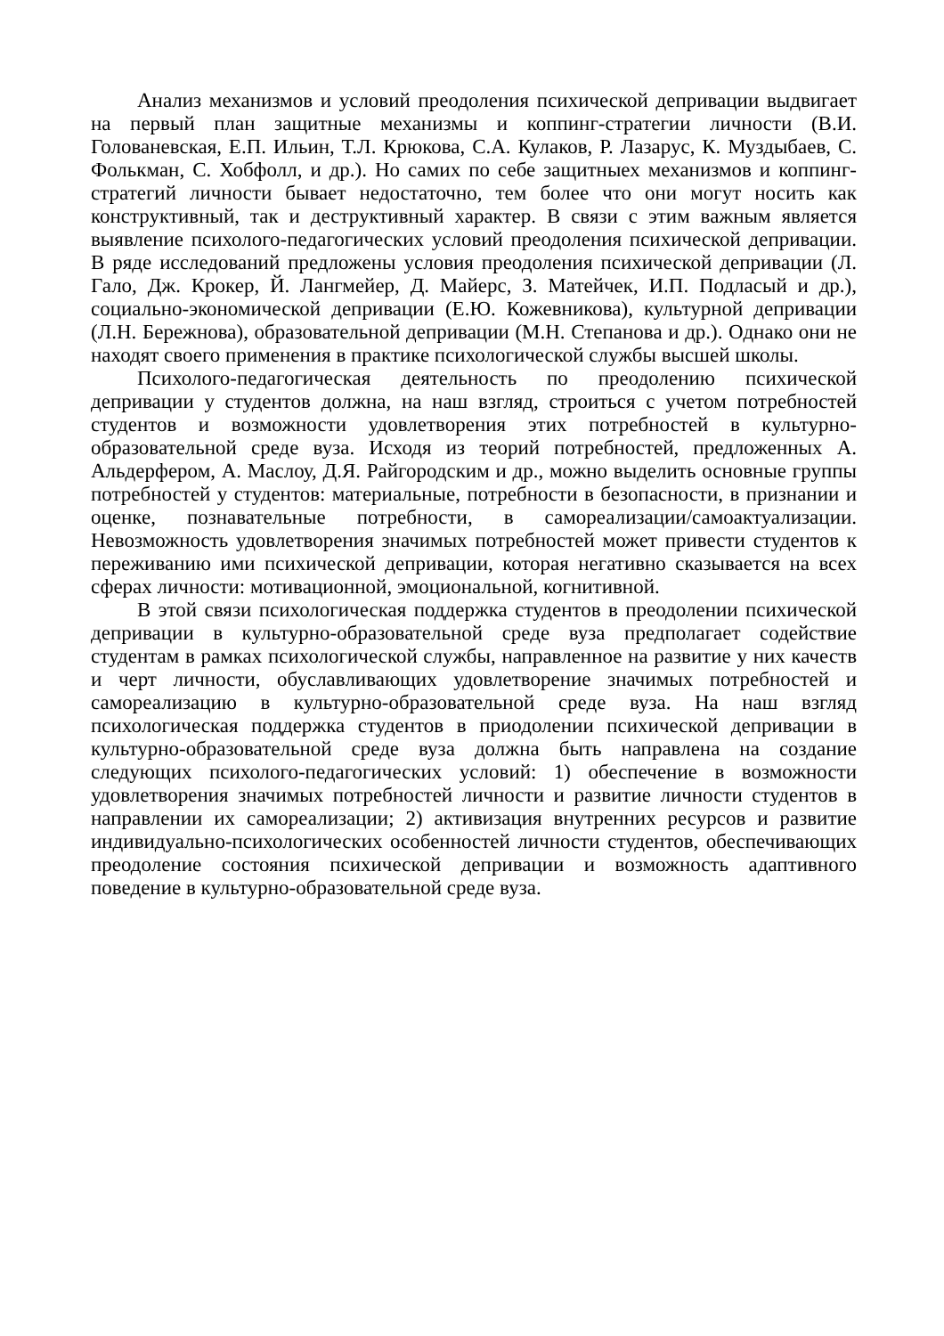Анализ механизмов и условий преодоления психической депривации выдвигает на первый план защитные механизмы и коппинг-стратегии личности (В.И. Голованевская, Е.П. Ильин, Т.Л. Крюкова, С.А. Кулаков, Р. Лазарус, К. Муздыбаев, С. Фолькман, С. Хобфолл, и др.). Но самих по себе защитныех механизмов и коппинг-стратегий личности бывает недостаточно, тем более что они могут носить как конструктивный, так и деструктивный характер. В связи с этим важным является выявление психолого-педагогических условий преодоления психической депривации. В ряде исследований предложены условия преодоления психической депривации (Л. Гало, Дж. Крокер, Й. Лангмейер, Д. Майерс, З. Матейчек, И.П. Подласый и др.), социально-экономической депривации (Е.Ю. Кожевникова), культурной депривации (Л.Н. Бережнова), образовательной депривации (М.Н. Степанова и др.). Однако они не находят своего применения в практике психологической службы высшей школы.
Психолого-педагогическая деятельность по преодолению психической депривации у студентов должна, на наш взгляд, строиться с учетом потребностей студентов и возможности удовлетворения этих потребностей в культурно-образовательной среде вуза. Исходя из теорий потребностей, предложенных А. Альдерфером, А. Маслоу, Д.Я. Райгородским и др., можно выделить основные группы потребностей у студентов: материальные, потребности в безопасности, в признании и оценке, познавательные потребности, в самореализации/самоактуализации. Невозможность удовлетворения значимых потребностей может привести студентов к переживанию ими психической депривации, которая негативно сказывается на всех сферах личности: мотивационной, эмоциональной, когнитивной.
В этой связи психологическая поддержка студентов в преодолении психической депривации в культурно-образовательной среде вуза предполагает содействие студентам в рамках психологической службы, направленное на развитие у них качеств и черт личности, обуславливающих удовлетворение значимых потребностей и самореализацию в культурно-образовательной среде вуза. На наш взгляд психологическая поддержка студентов в приодолении психической депривации в культурно-образовательной среде вуза должна быть направлена на создание следующих психолого-педагогических условий: 1) обеспечение в возможности удовлетворения значимых потребностей личности и развитие личности студентов в направлении их самореализации; 2) активизация внутренних ресурсов и развитие индивидуально-психологических особенностей личности студентов, обеспечивающих преодоление состояния психической депривации и возможность адаптивного поведение в культурно-образовательной среде вуза.